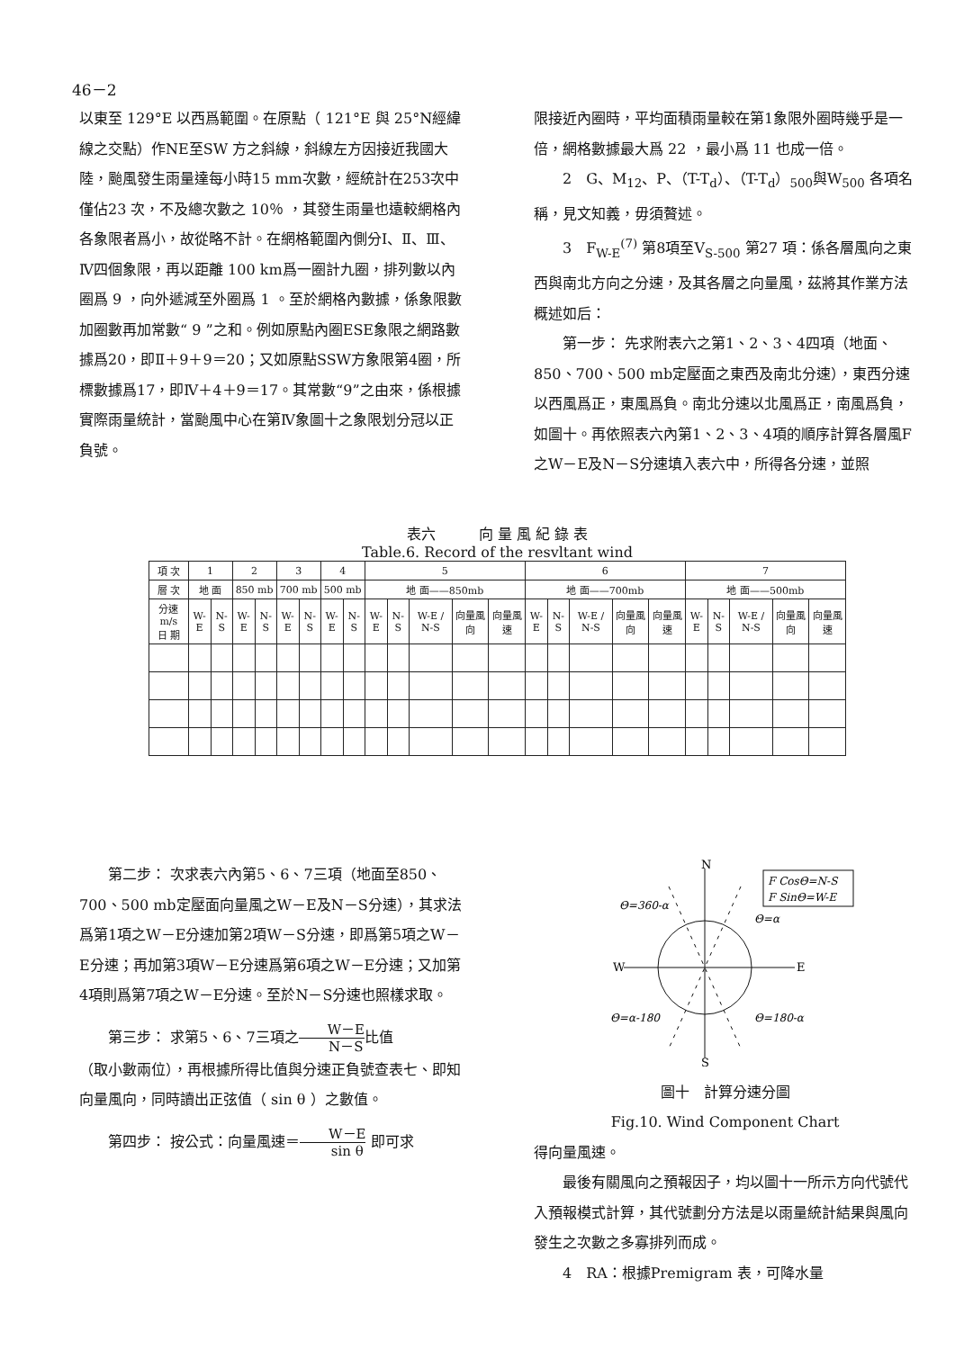46－2
以東至 129°E 以西爲範圍。在原點（ 121°E 與 25°N經緯線之交點）作NE至SW 方之斜線，斜線左方因接近我國大陸，颱風發生雨量達每小時15 mm次數，經統計在253次中僅佔23 次，不及總次數之 10％ ，其發生雨量也遠較網格內各象限者爲小，故從略不計。在網格範圍內側分Ⅰ、Ⅱ、Ⅲ、Ⅳ四個象限，再以距離 100 km爲一圈計九圈，排列數以內圈爲 9 ，向外遞減至外圈爲 1 。至於網格內數據，係象限數加圈數再加常數“ 9 ”之和。例如原點內圈ESE象限之網路數據爲20，即Ⅱ＋9＋9＝20；又如原點SSW方象限第4圈，所標數據爲17，即Ⅳ＋4＋9＝17。其常數“9”之由來，係根據實際雨量統計，當颱風中心在第Ⅳ象圖十之象限划分冠以正負號。
限接近內圈時，平均面積雨量較在第1象限外圈時幾乎是一倍，網格數據最大爲 22 ，最小爲 11 也成一倍。
2　G、M<sub>12</sub>、P、（T-T<sub>d</sub>）、（T-T<sub>d</sub>）<sub>500</sub>與W<sub>500</sub> 各項名稱，見文知義，毋須贅述。
3　F<sub>W-E</sub><sup>(7)</sup> 第8項至V<sub>S-500</sub> 第27 項：係各層風向之東西與南北方向之分速，及其各層之向量風，茲將其作業方法概述如后：
第一步： 先求附表六之第1、2、3、4四項（地面、850、700、500 mb定壓面之東西及南北分速），東西分速以西風爲正，東風爲負。南北分速以北風爲正，南風爲負，如圖十。再依照表六內第1、2、3、4項的順序計算各層風F之W－E及N－S分速填入表六中，所得各分速，並照
表六　　　向 量 風 紀 錄 表
Table.6. Record of the resvltant wind
| 項 次 | 1 | | 2 | | 3 | | 4 | | 5 | | | | | 6 | | | | | 7 | | | | |
| 層 次 | 地 面 | | 850 mb | | 700 mb | | 500 mb | | 地 面——850mb | | | | | 地 面——700mb | | | | | 地 面——500mb | | | | |
| 分速 m/s 日 期 | W-E | N-S | W-E | N-S | W-E | N-S | W-E | N-S | W-E | N-S | W-E / N-S | 向量風向 | 向量風速 | W-E | N-S | W-E / N-S | 向量風向 | 向量風速 | W-E | N-S | W-E / N-S | 向量風向 | 向量風速 |
第二步： 次求表六內第5、6、7三項（地面至850、700、500 mb定壓面向量風之W－E及N－S分速），其求法爲第1項之W－E分速加第2項W－S分速，即爲第5項之W－E分速；再加第3項W－E分速爲第6項之W－E分速；又加第4項則爲第7項之W－E分速。至於N－S分速也照樣求取。
第三步： 求第5、6、7三項之W－E N－S比值
（取小數兩位），再根據所得比值與分速正負號查表七、即知向量風向，同時讀出正弦值（ sin θ ）之數值。
第四步： 按公式：向量風速＝W－E sin θ 即可求
N
S
W
E
F CosΘ=N-S
F SinΘ=W-E
Θ=360-α
Θ=α
Θ=α-180
Θ=180-α
圖十　計算分速分圖
Fig.10. Wind Component Chart
得向量風速。
最後有關風向之預報因子，均以圖十一所示方向代號代入預報模式計算，其代號劃分方法是以雨量統計結果與風向發生之次數之多寡排列而成。
4　RA：根據Premigram 表，可降水量